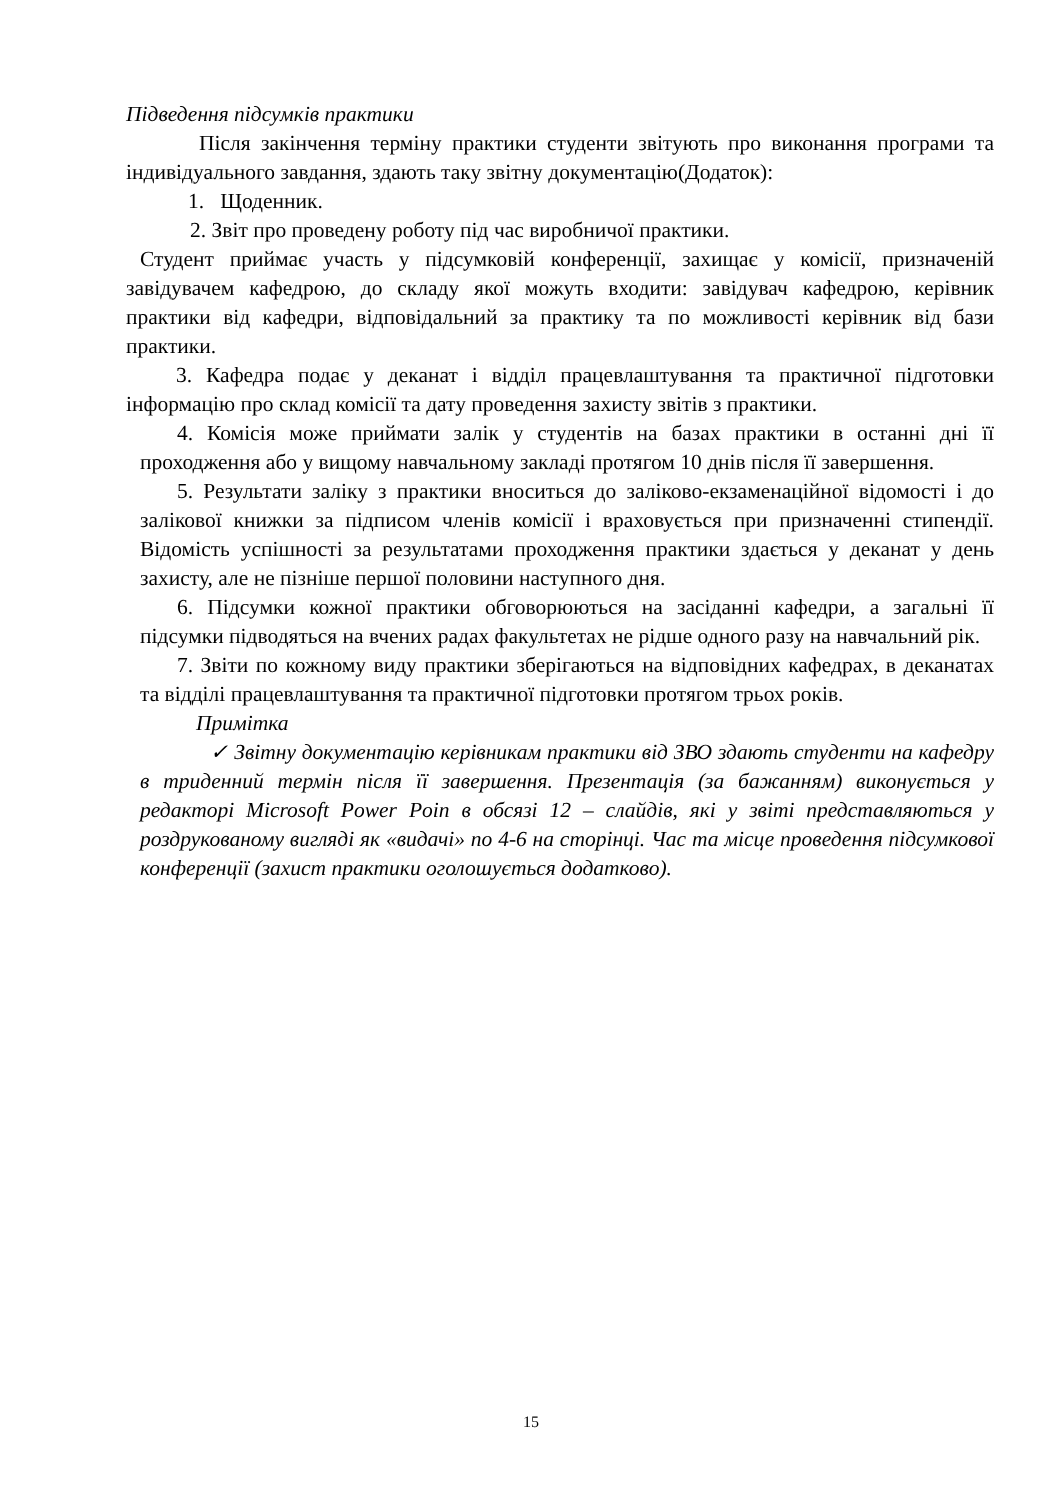Підведення підсумків практики
Після закінчення терміну практики студенти звітують про виконання програми та індивідуального завдання, здають таку звітну документацію(Додаток):
1. Щоденник.
2. Звіт про проведену роботу під час виробничої практики.
Студент приймає участь у підсумковій конференції, захищає у комісії, призначеній завідувачем кафедрою, до складу якої можуть входити: завідувач кафедрою, керівник практики від кафедри, відповідальний за практику та по можливості керівник від бази практики.
3. Кафедра подає у деканат і відділ працевлаштування та практичної підготовки інформацію про склад комісії та дату проведення захисту звітів з практики.
4. Комісія може приймати залік у студентів на базах практики в останні дні її проходження або у вищому навчальному закладі протягом 10 днів після її завершення.
5. Результати заліку з практики вноситься до заліково-екзаменаційної відомості і до залікової книжки за підписом членів комісії і враховується при призначенні стипендії. Відомість успішності за результатами проходження практики здається у деканат у день захисту, але не пізніше першої половини наступного дня.
6. Підсумки кожної практики обговорюються на засіданні кафедри, а загальні її підсумки підводяться на вчених радах факультетах не рідше одного разу на навчальний рік.
7. Звіти по кожному виду практики зберігаються на відповідних кафедрах, в деканатах та відділі працевлаштування та практичної підготовки протягом трьох років.
Примітка
✓ Звітну документацію керівникам практики від ЗВО здають студенти на кафедру в триденний термін після її завершення. Презентація (за бажанням) виконується у редакторі Microsoft Power Poin в обсязі 12 – слайдів, які у звіті представляються у роздрукованому вигляді як «видачі» по 4-6 на сторінці. Час та місце проведення підсумкової конференції (захист практики оголошується додатково).
15